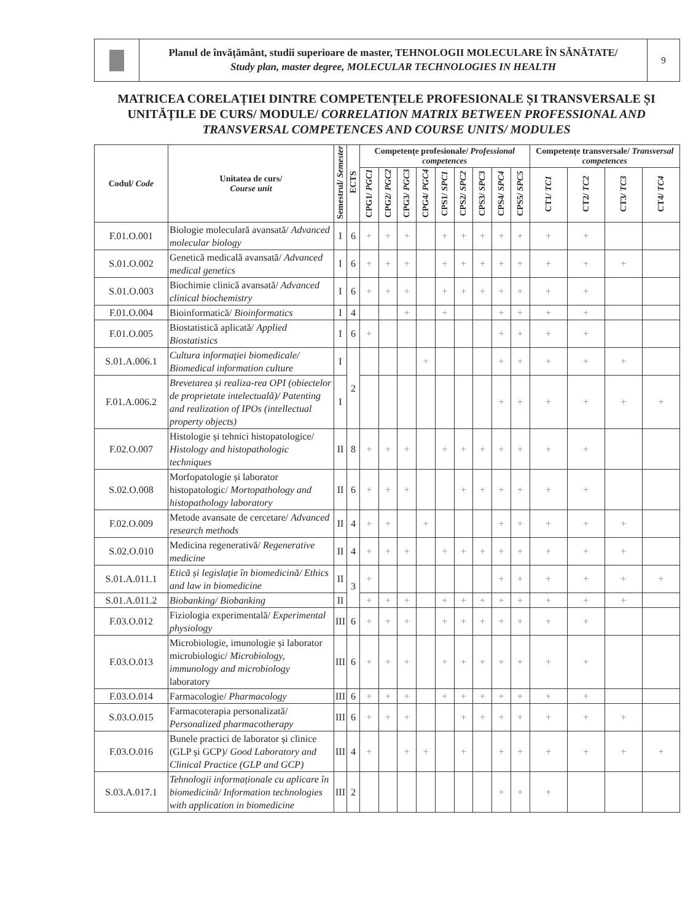Planul de învățământ, studii superioare de master, TEHNOLOGII MOLECULARE ÎN SĂNĂTATE/
Study plan, master degree, MOLECULAR TECHNOLOGIES IN HEALTH
9
MATRICEA CORELAȚIEI DINTRE COMPETENȚELE PROFESIONALE ȘI TRANSVERSALE ȘI UNITĂȚILE DE CURS/ MODULE/ CORRELATION MATRIX BETWEEN PROFESSIONAL AND TRANSVERSAL COMPETENCES AND COURSE UNITS/ MODULES
| Codul/ Code | Unitatea de curs/ Course unit | Semestrul/ Semester | ECTS | Competențe profesionale/ Professional competences | | | | | | | | | Competențe transversale/ Transversal competences | | | |
| --- | --- | --- | --- | --- | --- | --- | --- | --- | --- | --- | --- | --- | --- | --- | --- | --- |
| | | | | CPG1/ PGC1 | CPG2/ PGC2 | CPG3/ PGC3 | CPG4/ PGC4 | CPS1/ SPC1 | CPS2/ SPC2 | CPS3/ SPC3 | CPS4/ SPC4 | CPS5/ SPC5 | CT1/ TC1 | CT2/ TC2 | CT3/ TC3 | CT4/ TC4 |
| F.01.O.001 | Biologie moleculară avansată/ Advanced molecular biology | I | 6 | + | + | + | | + | + | + | + | + | + | + | | |
| S.01.O.002 | Genetică medicală avansată/ Advanced medical genetics | I | 6 | + | + | + | | + | + | + | + | + | + | + | + | |
| S.01.O.003 | Biochimie clinică avansată/ Advanced clinical biochemistry | I | 6 | + | + | + | | + | + | + | + | + | + | + | | |
| F.01.O.004 | Bioinformatică/ Bioinformatics | I | 4 | | | + | | + | | | + | + | + | + | | |
| F.01.O.005 | Biostatistică aplicată/ Applied Biostatistics | I | 6 | + | | | | | | | + | + | + | + | | |
| S.01.A.006.1 | Cultura informației biomedicale/ Biomedical information culture | I | 2 | | | | + | | | | + | + | + | + | + | |
| F.01.A.006.2 | Brevetarea și realiza-rea OPI (obiectelor de proprietate intelectuală)/ Patenting and realization of IPOs (intellectual property objects) | I | | | | | | | | | + | + | + | + | + | + |
| F.02.O.007 | Histologie și tehnici histopatologice/ Histology and histopathologic techniques | II | 8 | + | + | + | | + | + | + | + | + | + | + | | |
| S.02.O.008 | Morfopatologie și laborator histopatologic/ Mortopathology and histopathology laboratory | II | 6 | + | + | + | | | + | + | + | + | + | + | | |
| F.02.O.009 | Metode avansate de cercetare/ Advanced research methods | II | 4 | + | + | | + | | | | + | + | + | + | + | |
| S.02.O.010 | Medicina regenerativă/ Regenerative medicine | II | 4 | + | + | + | | + | + | + | + | + | + | + | + | |
| S.01.A.011.1 | Etică și legislație în biomedicină/ Ethics and law in biomedicine | II | 3 | + | | | | | | | + | + | + | + | + | + |
| S.01.A.011.2 | Biobanking/ Biobanking | II | | + | + | + | | + | + | + | + | + | + | + | + | |
| F.03.O.012 | Fiziologia experimentală/ Experimental physiology | III | 6 | + | + | + | | + | + | + | + | + | + | + | | |
| F.03.O.013 | Microbiologie, imunologie și laborator microbiologic/ Microbiology, immunology and microbiology laboratory | III | 6 | + | + | + | | + | + | + | + | + | + | + | | |
| F.03.O.014 | Farmacologie/ Pharmacology | III | 6 | + | + | + | | + | + | + | + | + | + | + | | |
| S.03.O.015 | Farmacoterapia personalizată/ Personalized pharmacotherapy | III | 6 | + | + | + | | | + | + | + | + | + | + | + | |
| F.03.O.016 | Bunele practici de laborator și clinice (GLP și GCP)/ Good Laboratory and Clinical Practice (GLP and GCP) | III | 4 | + | | + | + | | + | | + | + | + | + | + | + |
| S.03.A.017.1 | Tehnologii informaționale cu aplicare în biomedicină/ Information technologies with application in biomedicine | III | 2 | | | | | | | | + | + | + | | | |